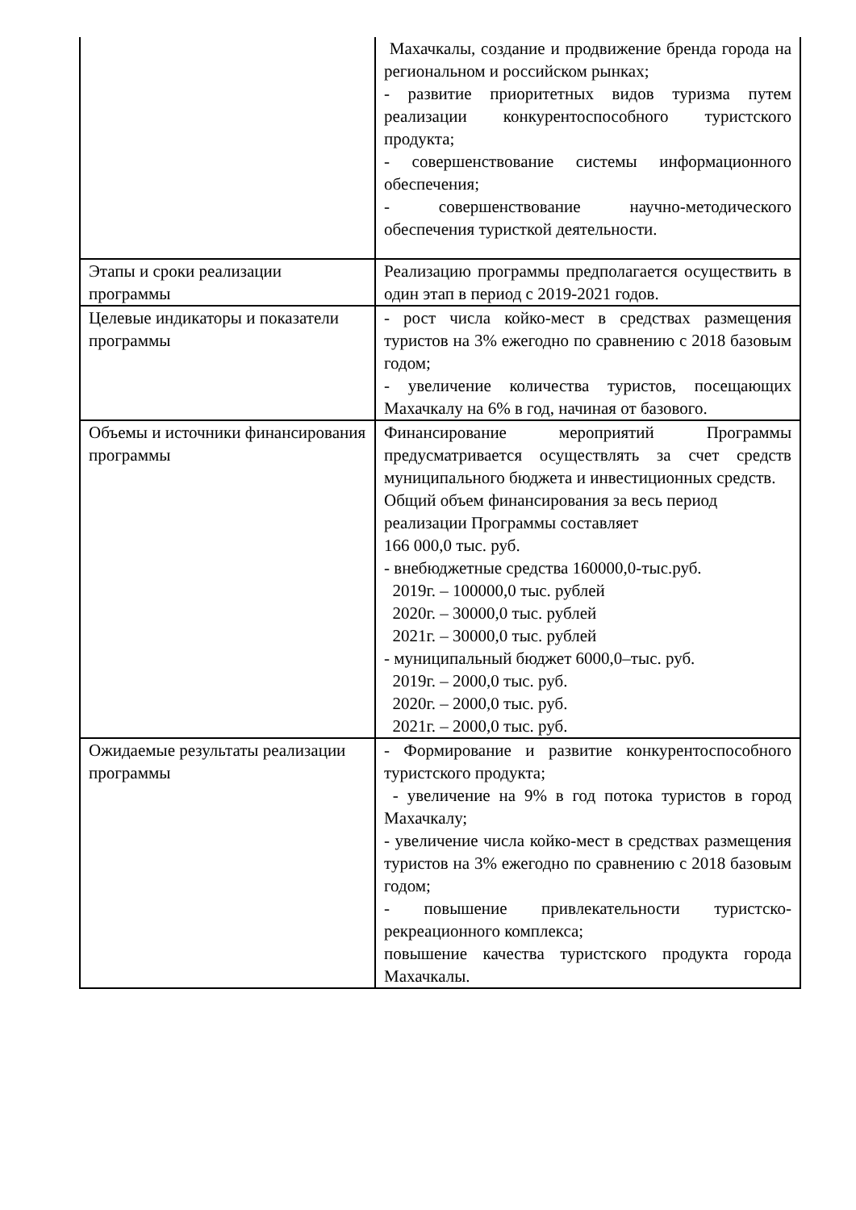| | Махачкалы, создание и продвижение бренда города на региональном и российском рынках; - развитие приоритетных видов туризма путем реализации конкурентоспособного туристского продукта; - совершенствование системы информационного обеспечения; - совершенствование научно-методического обеспечения туристкой деятельности. |
| Этапы и сроки реализации программы | Реализацию программы предполагается осуществить в один этап в период с 2019-2021 годов. |
| Целевые индикаторы и показатели программы | - рост числа койко-мест в средствах размещения туристов на 3% ежегодно по сравнению с 2018 базовым годом; - увеличение количества туристов, посещающих Махачкалу на 6% в год, начиная от базового. |
| Объемы и источники финансирования программы | Финансирование мероприятий Программы предусматривается осуществлять за счет средств муниципального бюджета и инвестиционных средств. Общий объем финансирования за весь период реализации Программы составляет 166 000,0 тыс. руб. - внебюджетные средства 160000,0-тыс.руб. 2019г. – 100000,0 тыс. рублей 2020г. – 30000,0 тыс. рублей 2021г. – 30000,0 тыс. рублей - муниципальный бюджет 6000,0–тыс. руб. 2019г. – 2000,0 тыс. руб. 2020г. – 2000,0 тыс. руб. 2021г. – 2000,0 тыс. руб. |
| Ожидаемые результаты реализации программы | - Формирование и развитие конкурентоспособного туристского продукта; - увеличение на 9% в год потока туристов в город Махачкалу; - увеличение числа койко-мест в средствах размещения туристов на 3% ежегодно по сравнению с 2018 базовым годом; - повышение привлекательности туристско-рекреационного комплекса; повышение качества туристского продукта города Махачкалы. |